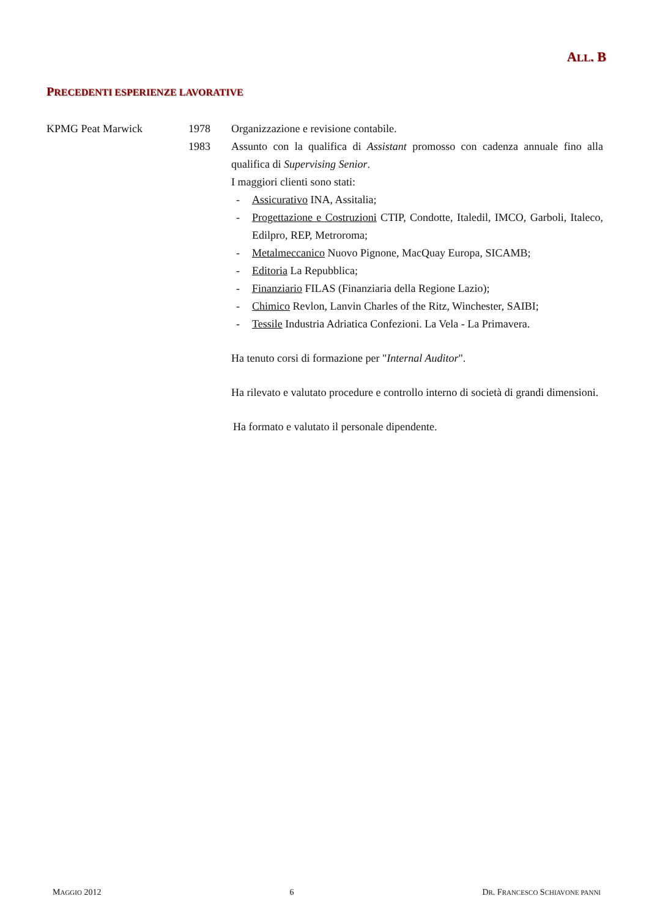ALL. B
PRECEDENTI ESPERIENZE LAVORATIVE
KPMG Peat Marwick 1978 Organizzazione e revisione contabile.
1983 Assunto con la qualifica di Assistant promosso con cadenza annuale fino alla qualifica di Supervising Senior.
I maggiori clienti sono stati:
- Assicurativo INA, Assitalia;
- Progettazione e Costruzioni CTIP, Condotte, Italedil, IMCO, Garboli, Italeco, Edilpro, REP, Metroroma;
- Metalmeccanico Nuovo Pignone, MacQuay Europa, SICAMB;
- Editoria La Repubblica;
- Finanziario FILAS (Finanziaria della Regione Lazio);
- Chimico Revlon, Lanvin Charles of the Ritz, Winchester, SAIBI;
- Tessile Industria Adriatica Confezioni. La Vela - La Primavera.
Ha tenuto corsi di formazione per "Internal Auditor".
Ha rilevato e valutato procedure e controllo interno di società di grandi dimensioni.
Ha formato e valutato il personale dipendente.
MAGGIO 2012 6 DR. FRANCESCO SCHIAVONE PANNI